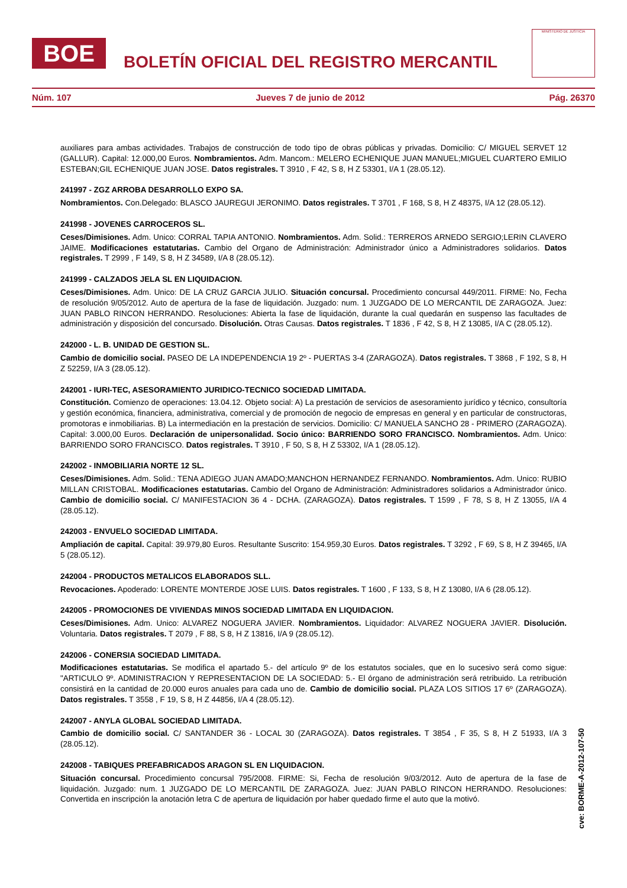BOE
BOLETÍN OFICIAL DEL REGISTRO MERCANTIL
MINISTERIO DE JUSTICIA
Núm. 107 Jueves 7 de junio de 2012 Pág. 26370
auxiliares para ambas actividades. Trabajos de construcción de todo tipo de obras públicas y privadas. Domicilio: C/ MIGUEL SERVET 12 (GALLUR). Capital: 12.000,00 Euros. Nombramientos. Adm. Mancom.: MELERO ECHENIQUE JUAN MANUEL;MIGUEL CUARTERO EMILIO ESTEBAN;GIL ECHENIQUE JUAN JOSE. Datos registrales. T 3910 , F 42, S 8, H Z 53301, I/A 1 (28.05.12).
241997 - ZGZ ARROBA DESARROLLO EXPO SA.
Nombramientos. Con.Delegado: BLASCO JAUREGUI JERONIMO. Datos registrales. T 3701 , F 168, S 8, H Z 48375, I/A 12 (28.05.12).
241998 - JOVENES CARROCEROS SL.
Ceses/Dimisiones. Adm. Unico: CORRAL TAPIA ANTONIO. Nombramientos. Adm. Solid.: TERREROS ARNEDO SERGIO;LERIN CLAVERO JAIME. Modificaciones estatutarias. Cambio del Organo de Administración: Administrador único a Administradores solidarios. Datos registrales. T 2999 , F 149, S 8, H Z 34589, I/A 8 (28.05.12).
241999 - CALZADOS JELA SL EN LIQUIDACION.
Ceses/Dimisiones. Adm. Unico: DE LA CRUZ GARCIA JULIO. Situación concursal. Procedimiento concursal 449/2011. FIRME: No, Fecha de resolución 9/05/2012. Auto de apertura de la fase de liquidación. Juzgado: num. 1 JUZGADO DE LO MERCANTIL DE ZARAGOZA. Juez: JUAN PABLO RINCON HERRANDO. Resoluciones: Abierta la fase de liquidación, durante la cual quedarán en suspenso las facultades de administración y disposición del concursado. Disolución. Otras Causas. Datos registrales. T 1836 , F 42, S 8, H Z 13085, I/A C (28.05.12).
242000 - L. B. UNIDAD DE GESTION SL.
Cambio de domicilio social. PASEO DE LA INDEPENDENCIA 19 2º - PUERTAS 3-4 (ZARAGOZA). Datos registrales. T 3868 , F 192, S 8, H Z 52259, I/A 3 (28.05.12).
242001 - IURI-TEC, ASESORAMIENTO JURIDICO-TECNICO SOCIEDAD LIMITADA.
Constitución. Comienzo de operaciones: 13.04.12. Objeto social: A) La prestación de servicios de asesoramiento jurídico y técnico, consultoría y gestión económica, financiera, administrativa, comercial y de promoción de negocio de empresas en general y en particular de constructoras, promotoras e inmobiliarias. B) La intermediación en la prestación de servicios. Domicilio: C/ MANUELA SANCHO 28 - PRIMERO (ZARAGOZA). Capital: 3.000,00 Euros. Declaración de unipersonalidad. Socio único: BARRIENDO SORO FRANCISCO. Nombramientos. Adm. Unico: BARRIENDO SORO FRANCISCO. Datos registrales. T 3910 , F 50, S 8, H Z 53302, I/A 1 (28.05.12).
242002 - INMOBILIARIA NORTE 12 SL.
Ceses/Dimisiones. Adm. Solid.: TENA ADIEGO JUAN AMADO;MANCHON HERNANDEZ FERNANDO. Nombramientos. Adm. Unico: RUBIO MILLAN CRISTOBAL. Modificaciones estatutarias. Cambio del Organo de Administración: Administradores solidarios a Administrador único. Cambio de domicilio social. C/ MANIFESTACION 36 4 - DCHA. (ZARAGOZA). Datos registrales. T 1599 , F 78, S 8, H Z 13055, I/A 4 (28.05.12).
242003 - ENVUELO SOCIEDAD LIMITADA.
Ampliación de capital. Capital: 39.979,80 Euros. Resultante Suscrito: 154.959,30 Euros. Datos registrales. T 3292 , F 69, S 8, H Z 39465, I/A 5 (28.05.12).
242004 - PRODUCTOS METALICOS ELABORADOS SLL.
Revocaciones. Apoderado: LORENTE MONTERDE JOSE LUIS. Datos registrales. T 1600 , F 133, S 8, H Z 13080, I/A 6 (28.05.12).
242005 - PROMOCIONES DE VIVIENDAS MINOS SOCIEDAD LIMITADA EN LIQUIDACION.
Ceses/Dimisiones. Adm. Unico: ALVAREZ NOGUERA JAVIER. Nombramientos. Liquidador: ALVAREZ NOGUERA JAVIER. Disolución. Voluntaria. Datos registrales. T 2079 , F 88, S 8, H Z 13816, I/A 9 (28.05.12).
242006 - CONERSIA SOCIEDAD LIMITADA.
Modificaciones estatutarias. Se modifica el apartado 5.- del artículo 9º de los estatutos sociales, que en lo sucesivo será como sigue: "ARTICULO 9º. ADMINISTRACION Y REPRESENTACION DE LA SOCIEDAD: 5.- El órgano de administración será retribuido. La retribución consistirá en la cantidad de 20.000 euros anuales para cada uno de. Cambio de domicilio social. PLAZA LOS SITIOS 17 6º (ZARAGOZA). Datos registrales. T 3558 , F 19, S 8, H Z 44856, I/A 4 (28.05.12).
242007 - ANYLA GLOBAL SOCIEDAD LIMITADA.
Cambio de domicilio social. C/ SANTANDER 36 - LOCAL 30 (ZARAGOZA). Datos registrales. T 3854 , F 35, S 8, H Z 51933, I/A 3 (28.05.12).
242008 - TABIQUES PREFABRICADOS ARAGON SL EN LIQUIDACION.
Situación concursal. Procedimiento concursal 795/2008. FIRME: Si, Fecha de resolución 9/03/2012. Auto de apertura de la fase de liquidación. Juzgado: num. 1 JUZGADO DE LO MERCANTIL DE ZARAGOZA. Juez: JUAN PABLO RINCON HERRANDO. Resoluciones: Convertida en inscripción la anotación letra C de apertura de liquidación por haber quedado firme el auto que la motivó.
cve: BORME-A-2012-107-50